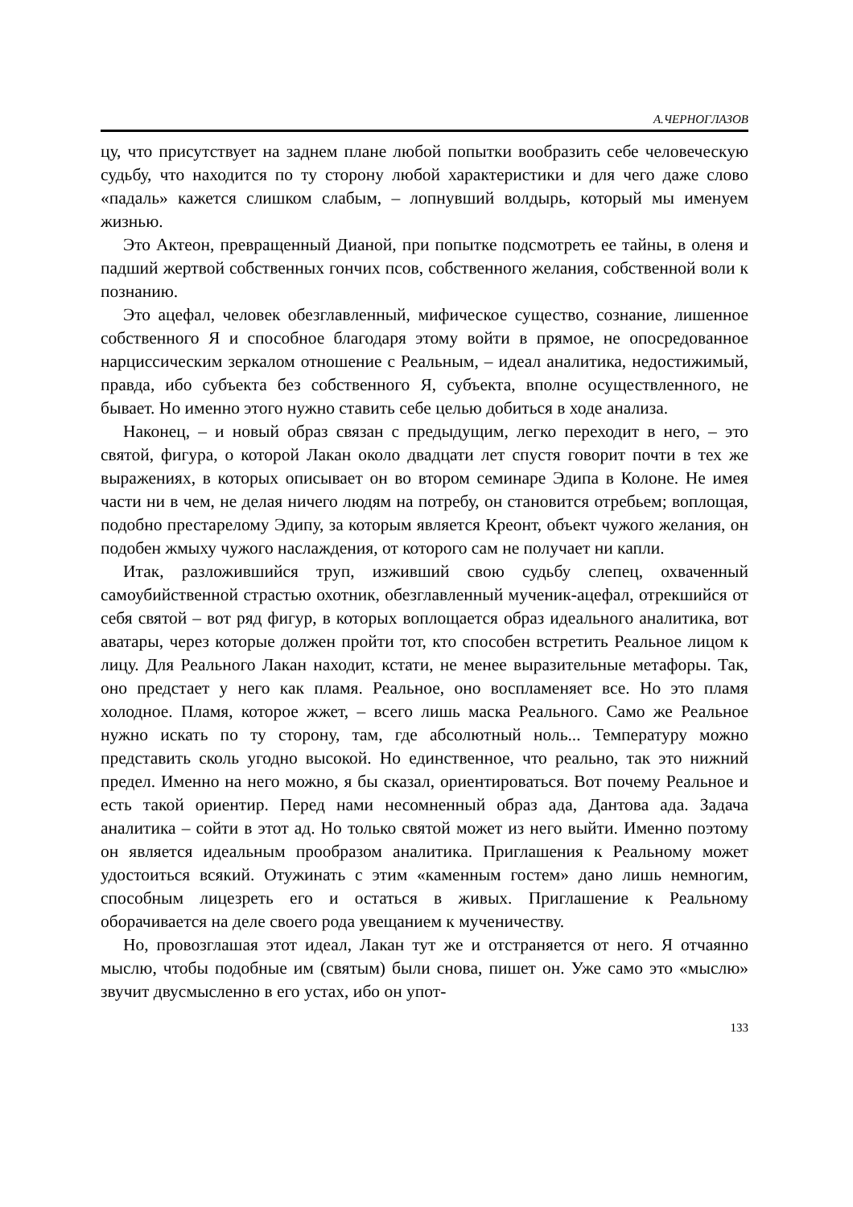А.ЧЕРНОГЛАЗОВ
цу, что присутствует на заднем плане любой попытки вообразить себе человеческую судьбу, что находится по ту сторону любой характеристики и для чего даже слово «падаль» кажется слишком слабым, – лопнувший волдырь, который мы именуем жизнью.
Это Актеон, превращенный Дианой, при попытке подсмотреть ее тайны, в оленя и падший жертвой собственных гончих псов, собственного желания, собственной воли к познанию.
Это ацефал, человек обезглавленный, мифическое существо, сознание, лишенное собственного Я и способное благодаря этому войти в прямое, не опосредованное нарциссическим зеркалом отношение с Реальным, – идеал аналитика, недостижимый, правда, ибо субъекта без собственного Я, субъекта, вполне осуществленного, не бывает. Но именно этого нужно ставить себе целью добиться в ходе анализа.
Наконец, – и новый образ связан с предыдущим, легко переходит в него, – это святой, фигура, о которой Лакан около двадцати лет спустя говорит почти в тех же выражениях, в которых описывает он во втором семинаре Эдипа в Колоне. Не имея части ни в чем, не делая ничего людям на потребу, он становится отребьем; воплощая, подобно престарелому Эдипу, за которым является Креонт, объект чужого желания, он подобен жмыху чужого наслаждения, от которого сам не получает ни капли.
Итак, разложившийся труп, изживший свою судьбу слепец, охваченный самоубийственной страстью охотник, обезглавленный мученик-ацефал, отрекшийся от себя святой – вот ряд фигур, в которых воплощается образ идеального аналитика, вот аватары, через которые должен пройти тот, кто способен встретить Реальное лицом к лицу. Для Реального Лакан находит, кстати, не менее выразительные метафоры. Так, оно предстает у него как пламя. Реальное, оно воспламеняет все. Но это пламя холодное. Пламя, которое жжет, – всего лишь маска Реального. Само же Реальное нужно искать по ту сторону, там, где абсолютный ноль... Температуру можно представить сколь угодно высокой. Но единственное, что реально, так это нижний предел. Именно на него можно, я бы сказал, ориентироваться. Вот почему Реальное и есть такой ориентир. Перед нами несомненный образ ада, Дантова ада. Задача аналитика – сойти в этот ад. Но только святой может из него выйти. Именно поэтому он является идеальным прообразом аналитика. Приглашения к Реальному может удостоиться всякий. Отужинать с этим «каменным гостем» дано лишь немногим, способным лицезреть его и остаться в живых. Приглашение к Реальному оборачивается на деле своего рода увещанием к мученичеству.
Но, провозглашая этот идеал, Лакан тут же и отстраняется от него. Я отчаянно мыслю, чтобы подобные им (святым) были снова, пишет он. Уже само это «мыслю» звучит двусмысленно в его устах, ибо он упот-
133